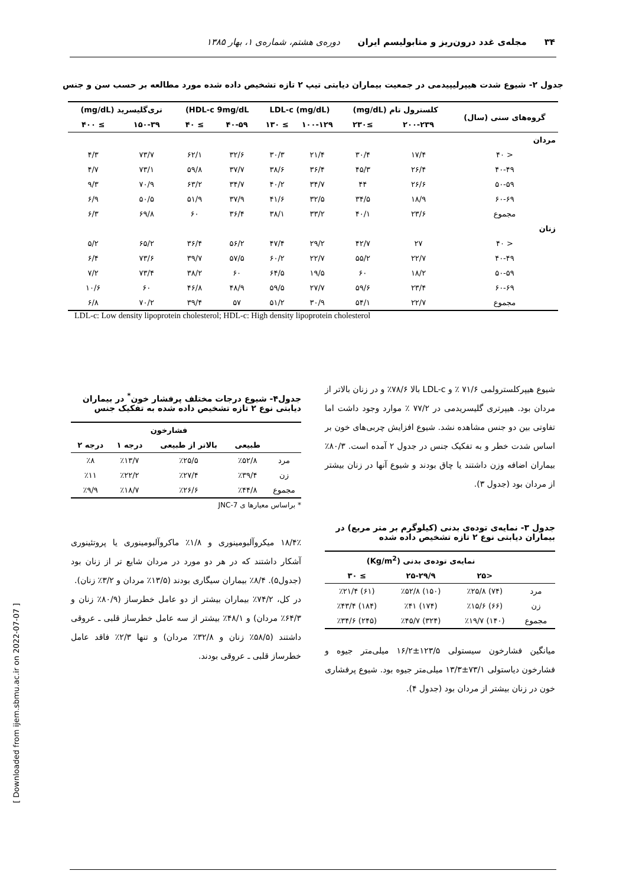۳۴ مجله‌ی غدد درون‌ریز و متابولیسم ایران دوره‌ی هشتم، شماره‌ی ۱، بهار ۱۳۸۵
جدول ۲- شیوع شدت هیپرلیپیدمی در جمعیت بیماران دیابتی تیپ ۲ تازه تشخیص داده شده مورد مطالعه بر حسب سن و جنس
| گروه‌های سنی (سال) | کلسترول تام (mg/dL) | | LDL-c (mg/dL) | | HDL-c 9mg/dL) | | تری‌گلیسرید (mg/dL) | |
| --- | --- | --- | --- | --- | --- | --- | --- | --- |
| | ۲۰۰-۲۳۹ | ≥۲۳۰ | ۱۰۰-۱۲۹ | ≥ ۱۳۰ | ۴۰-۵۹ | ≥ ۴۰ | ۱۵۰-۳۹ | ≥ ۴۰۰ |
| مردان | | | | | | | | |
| < ۴۰ | ۱۷/۴ | ۳۰/۴ | ۲۱/۴ | ۳۰/۳ | ۳۲/۶ | ۶۲/۱ | ۷۳/۷ | ۴/۳ |
| ۴۰-۴۹ | ۲۶/۴ | ۴۵/۳ | ۳۶/۴ | ۳۸/۶ | ۳۷/۷ | ۵۹/۸ | ۷۳/۱ | ۴/۷ |
| ۵۰-۵۹ | ۲۶/۶ | ۴۴ | ۳۴/۷ | ۴۰/۲ | ۳۴/۷ | ۶۳/۲ | ۷۰/۹ | ۹/۳ |
| ۶۰-۶۹ | ۱۸/۹ | ۳۴/۵ | ۳۲/۵ | ۴۱/۶ | ۳۷/۹ | ۵۱/۹ | ۵۰/۵ | ۶/۹ |
| مجموع | ۲۳/۶ | ۴۰/۱ | ۳۳/۲ | ۳۸/۱ | ۳۶/۴ | ۶۰ | ۶۹/۸ | ۶/۳ |
| زنان | | | | | | | | |
| < ۴۰ | ۲۷ | ۴۲/۷ | ۲۹/۲ | ۴۷/۴ | ۵۶/۲ | ۳۶/۴ | ۶۵/۲ | ۵/۲ |
| ۴۰-۴۹ | ۲۲/۷ | ۵۵/۲ | ۲۲/۷ | ۶۰/۲ | ۵۷/۵ | ۳۹/۷ | ۷۳/۶ | ۶/۴ |
| ۵۰-۵۹ | ۱۸/۲ | ۶۰ | ۱۹/۵ | ۶۴/۵ | ۶۰ | ۳۸/۲ | ۷۳/۴ | ۷/۲ |
| ۶۰-۶۹ | ۲۳/۴ | ۵۹/۶ | ۲۷/۷ | ۵۹/۵ | ۴۸/۹ | ۴۶/۸ | ۶۰ | ۱۰/۶ |
| مجموع | ۲۲/۷ | ۵۴/۱ | ۳۰/۹ | ۵۱/۲ | ۵۷ | ۳۹/۴ | ۷۰/۲ | ۶/۸ |
LDL-c: Low density lipoprotein cholesterol; HDL-c: High density lipoprotein cholesterol
شیوع هیپرکلسترولمی ۷۱/۶ ٪ و LDL-c بالا ۷۸/۶٪ و در زنان بالاتر از مردان بود. هیپرتری گلیسریدمی در ۷۷/۲ ٪ موارد وجود داشت اما تفاوتی بین دو جنس مشاهده نشد. شیوع افزایش چربی‌های خون بر اساس شدت خطر و به تفکیک جنس در جدول ۲ آمده است. ۸۰/۳٪ بیماران اضافه وزن داشتند یا چاق بودند و شیوع آنها در زنان بیشتر از مردان بود (جدول ۳).
جدول ۳- نمایه‌ی توده‌ی بدنی (کیلوگرم بر متر مربع) در بیماران دیابتی نوع ۲ تازه تشخیص داده شده
| | نمایه‌ی توده‌ی بدنی (Kg/m<sup>2</sup>) | | |
| --- | --- | --- | --- |
| | <۲۵ | ۲۵-۲۹/۹ | ≥ ۳۰ |
| مرد | (۷۴) ٪۲۵/۸ | (۱۵۰) ٪۵۲/۸ | (۶۱) ٪۲۱/۴ |
| زن | (۶۶) ٪۱۵/۶ | (۱۷۴) ٪۴۱ | (۱۸۴) ٪۴۳/۴ |
| مجموع | (۱۴۰) ٪۱۹/۷ | (۳۲۴) ٪۴۵/۷ | (۲۴۵) ٪۳۴/۶ |
میانگین فشارخون سیستولی ۱۲۳/۵±۱۶/۲ میلی‌متر جیوه و فشارخون دیاستولی ۷۳/۱±۱۳/۳ میلی‌متر جیوه بود. شیوع پرفشاری خون در زنان بیشتر از مردان بود (جدول ۴).
جدول۴- شیوع درجات مختلف پرفشار خون<sup>*</sup> در بیماران دیابتی نوع ۲ تازه تشخیص داده شده به تفکیک جنس
| | فشارخون | | | |
| --- | --- | --- | --- | --- |
| | طبیعی | بالاتر از طبیعی | درجه ۱ | درجه ۲ |
| مرد | ٪۵۲/۸ | ٪۲۵/۵ | ٪۱۳/۷ | ٪۸ |
| زن | ٪۳۹/۴ | ٪۲۷/۴ | ٪۲۲/۲ | ٪۱۱ |
| مجموع | ٪۴۴/۸ | ٪۲۶/۶ | ٪۱۸/۷ | ٪۹/۹ |
* براساس معیارها ی JNC-7
۱۸/۴٪ میکروآلبومینوری و ۱/۸٪ ماکروآلبومینوری یا پروتئینوری آشکار داشتند که در هر دو مورد در مردان شایع تر از زنان بود (جدول۵). ۸/۴٪ بیماران سیگاری بودند (۱۳/۵٪ مردان و ۳/۲٪ زنان).
در کل، ۷۴/۲٪ بیماران بیشتر از دو عامل خطرساز (۸۰/۹٪ زنان و ۶۴/۳٪ مردان) و ۴۸/۱٪ بیشتر از سه عامل خطرساز قلبی ـ عروقی داشتند (۵۸/۵٪ زنان و ۳۲/۸٪ مردان) و تنها ۲/۳٪ فاقد عامل خطرساز قلبی ـ عروقی بودند.
[ Downloaded from ijem.sbmu.ac.ir on 2022-07-07 ]